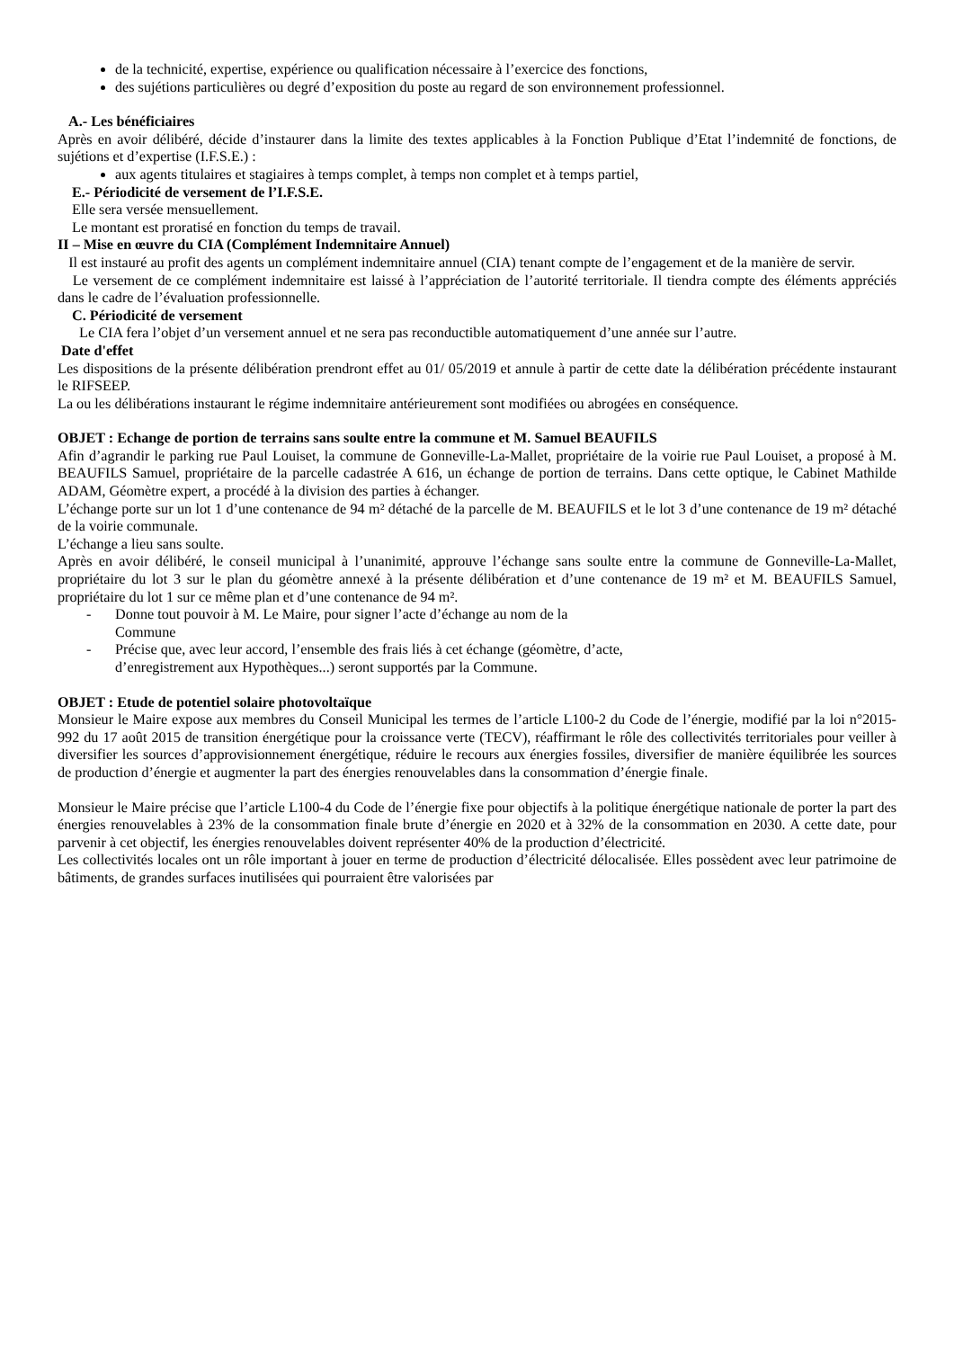de la technicité, expertise, expérience ou qualification nécessaire à l’exercice des fonctions,
des sujétions particulières ou degré d’exposition du poste au regard de son environnement professionnel.
A.- Les bénéficiaires
Après en avoir délibéré, décide d’instaurer dans la limite des textes applicables à la Fonction Publique d’Etat l’indemnité de fonctions, de sujétions et d’expertise (I.F.S.E.) :
aux agents titulaires et stagiaires à temps complet, à temps non complet et à temps partiel,
E.- Périodicité de versement de l’I.F.S.E.
Elle sera versée mensuellement.
Le montant est proratisé en fonction du temps de travail.
II – Mise en œuvre du CIA (Complément Indemnitaire Annuel)
Il est instauré au profit des agents un complément indemnitaire annuel (CIA) tenant compte de l’engagement et de la manière de servir.
Le versement de ce complément indemnitaire est laissé à l’appréciation de l’autorité territoriale. Il tiendra compte des éléments appréciés dans le cadre de l’évaluation professionnelle.
C. Périodicité de versement
Le CIA fera l’objet d’un versement annuel et ne sera pas reconductible automatiquement d’une année sur l’autre.
Date d'effet
Les dispositions de la présente délibération prendront effet au 01/ 05/2019 et annule à partir de cette date la délibération précédente instaurant le RIFSEEP.
La ou les délibérations instaurant le régime indemnitaire antérieurement sont modifiées ou abrogées en conséquence.
OBJET : Echange de portion de terrains sans soulte entre la commune et M. Samuel BEAUFILS
Afin d’agrandir le parking rue Paul Louiset, la commune de Gonneville-La-Mallet, propriétaire de la voirie rue Paul Louiset, a proposé à M. BEAUFILS Samuel, propriétaire de la parcelle cadastrée A 616, un échange de portion de terrains. Dans cette optique, le Cabinet Mathilde ADAM, Géomètre expert, a procédé à la division des parties à échanger.
L’échange porte sur un lot 1 d’une contenance de 94 m² détaché de la parcelle de M. BEAUFILS et le lot 3 d’une contenance de 19 m² détaché de la voirie communale.
L’échange a lieu sans soulte.
Après en avoir délibéré, le conseil municipal à l’unanimité, approuve l’échange sans soulte entre la commune de Gonneville-La-Mallet, propriétaire du lot 3 sur le plan du géomètre annexé à la présente délibération et d’une contenance de 19 m² et M. BEAUFILS Samuel, propriétaire du lot 1 sur ce même plan et d’une contenance de 94 m².
- Donne tout pouvoir à M. Le Maire, pour signer l’acte d’échange au nom de la
Commune
- Précise que, avec leur accord, l’ensemble des frais liés à cet échange (géomètre, d’acte,
d’enregistrement aux Hypothèques...) seront supportés par la Commune.
OBJET : Etude de potentiel solaire photovoltaïque
Monsieur le Maire expose aux membres du Conseil Municipal les termes de l’article L100-2 du Code de l’énergie, modifié par la loi n°2015-992 du 17 août 2015 de transition énergétique pour la croissance verte (TECV), réaffirmant le rôle des collectivités territoriales pour veiller à diversifier les sources d’approvisionnement énergétique, réduire le recours aux énergies fossiles, diversifier de manière équilibrée les sources de production d’énergie et augmenter la part des énergies renouvelables dans la consommation d’énergie finale.
Monsieur le Maire précise que l’article L100-4 du Code de l’énergie fixe pour objectifs à la politique énergétique nationale de porter la part des énergies renouvelables à 23% de la consommation finale brute d’énergie en 2020 et à 32% de la consommation en 2030. A cette date, pour parvenir à cet objectif, les énergies renouvelables doivent représenter 40% de la production d’électricité.
Les collectivités locales ont un rôle important à jouer en terme de production d’électricité délocalisée. Elles possèdent avec leur patrimoine de bâtiments, de grandes surfaces inutilisées qui pourraient être valorisées par